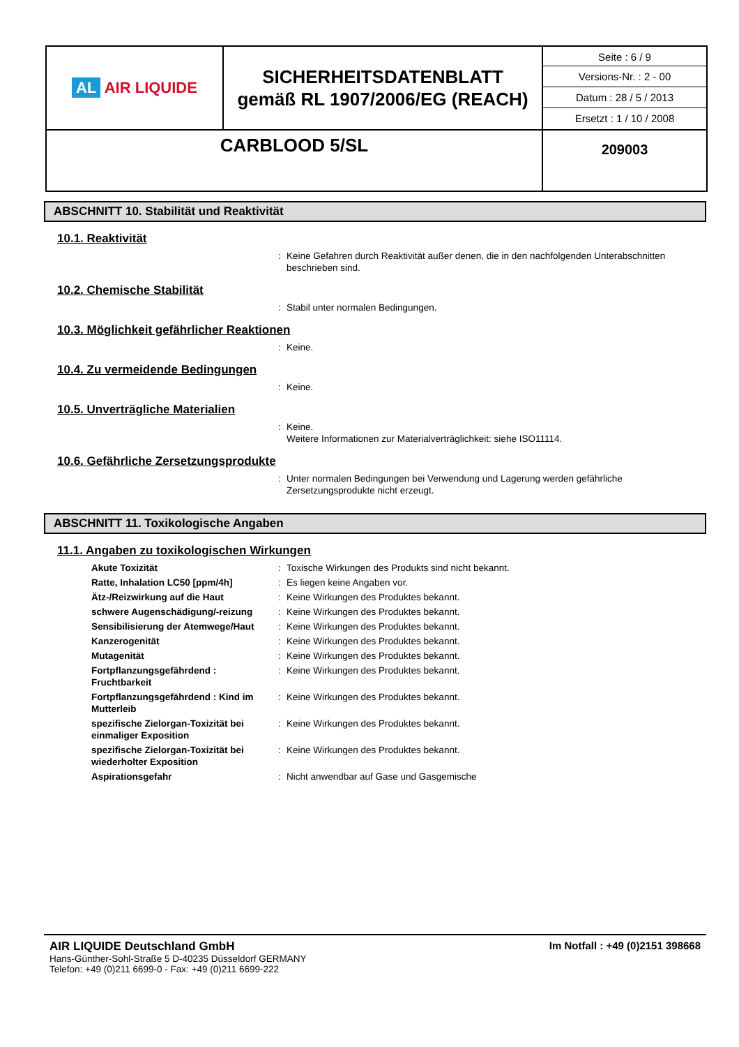| AL AIR LIQUIDE | SICHERHEITSDATENBLATT gemäß RL 1907/2006/EG (REACH) | Seite : 6 / 9 Versions-Nr. : 2 - 00 Datum : 28 / 5 / 2013 Ersetzt : 1 / 10 / 2008 |
| CARBLOOD 5/SL | | 209003 |
ABSCHNITT 10. Stabilität und Reaktivität
10.1. Reaktivität
: Keine Gefahren durch Reaktivität außer denen, die in den nachfolgenden Unterabschnitten beschrieben sind.
10.2. Chemische Stabilität
: Stabil unter normalen Bedingungen.
10.3. Möglichkeit gefährlicher Reaktionen
: Keine.
10.4. Zu vermeidende Bedingungen
: Keine.
10.5. Unverträgliche Materialien
: Keine.
Weitere Informationen zur Materialverträglichkeit: siehe ISO11114.
10.6. Gefährliche Zersetzungsprodukte
: Unter normalen Bedingungen bei Verwendung und Lagerung werden gefährliche Zersetzungsprodukte nicht erzeugt.
ABSCHNITT 11. Toxikologische Angaben
11.1. Angaben zu toxikologischen Wirkungen
Akute Toxizität: Toxische Wirkungen des Produkts sind nicht bekannt.
Ratte, Inhalation LC50 [ppm/4h]: Es liegen keine Angaben vor.
Ätz-/Reizwirkung auf die Haut: Keine Wirkungen des Produktes bekannt.
schwere Augenschädigung/-reizung: Keine Wirkungen des Produktes bekannt.
Sensibilisierung der Atemwege/Haut: Keine Wirkungen des Produktes bekannt.
Kanzerogenität: Keine Wirkungen des Produktes bekannt.
Mutagenität: Keine Wirkungen des Produktes bekannt.
Fortpflanzungsgefährdend : Fruchtbarkeit: Keine Wirkungen des Produktes bekannt.
Fortpflanzungsgefährdend : Kind im Mutterleib: Keine Wirkungen des Produktes bekannt.
spezifische Zielorgan-Toxizität bei einmaliger Exposition: Keine Wirkungen des Produktes bekannt.
spezifische Zielorgan-Toxizität bei wiederholter Exposition: Keine Wirkungen des Produktes bekannt.
Aspirationsgefahr: Nicht anwendbar auf Gase und Gasgemische
AIR LIQUIDE Deutschland GmbH Im Notfall : +49 (0)2151 398668
Hans-Günther-Sohl-Straße 5 D-40235 Düsseldorf GERMANY
Telefon: +49 (0)211 6699-0 - Fax: +49 (0)211 6699-222